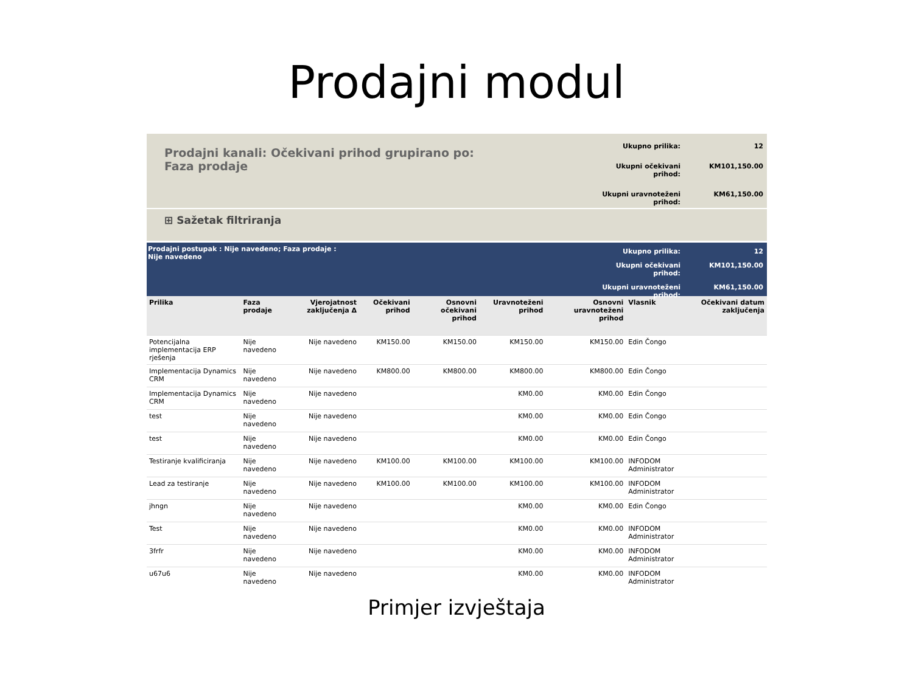Prodajni modul
Prodajni kanali: Očekivani prihod grupirano po: Faza prodaje
| Ukupno prilika: | 12 |
| Ukupni očekivani prihod: | KM101,150.00 |
| Ukupni uravnoteženi prihod: | KM61,150.00 |
⊞ Sažetak filtriranja
Prodajni postupak : Nije navedeno; Faza prodaje : Nije navedeno
| Ukupno prilika: | 12 |
| Ukupni očekivani prihod: | KM101,150.00 |
| Ukupni uravnoteženi prihod: | KM61,150.00 |
| Prilika | Faza prodaje | Vjerojatnost zaključenja Δ | Očekivani prihod | Osnovni očekivani prihod | Uravnoteženi prihod | Osnovni uravnoteženi prihod | Vlasnik | Očekivani datum zaključenja |
| --- | --- | --- | --- | --- | --- | --- | --- | --- |
| Potencijalna implementacija ERP rješenja | Nije navedeno | Nije navedeno | KM150.00 | KM150.00 | KM150.00 | KM150.00 | Edin Čongo | |
| Implementacija Dynamics CRM | Nije navedeno | Nije navedeno | KM800.00 | KM800.00 | KM800.00 | KM800.00 | Edin Čongo | |
| Implementacija Dynamics CRM | Nije navedeno | Nije navedeno | | | KM0.00 | KM0.00 | Edin Čongo | |
| test | Nije navedeno | Nije navedeno | | | KM0.00 | KM0.00 | Edin Čongo | |
| test | Nije navedeno | Nije navedeno | | | KM0.00 | KM0.00 | Edin Čongo | |
| Testiranje kvalificiranja | Nije navedeno | Nije navedeno | KM100.00 | KM100.00 | KM100.00 | KM100.00 | INFODOM Administrator | |
| Lead za testiranje | Nije navedeno | Nije navedeno | KM100.00 | KM100.00 | KM100.00 | KM100.00 | INFODOM Administrator | |
| jhngn | Nije navedeno | Nije navedeno | | | KM0.00 | KM0.00 | Edin Čongo | |
| Test | Nije navedeno | Nije navedeno | | | KM0.00 | KM0.00 | INFODOM Administrator | |
| 3frfr | Nije navedeno | Nije navedeno | | | KM0.00 | KM0.00 | INFODOM Administrator | |
| u67u6 | Nije navedeno | Nije navedeno | | | KM0.00 | KM0.00 | INFODOM Administrator | |
Primjer izvještaja